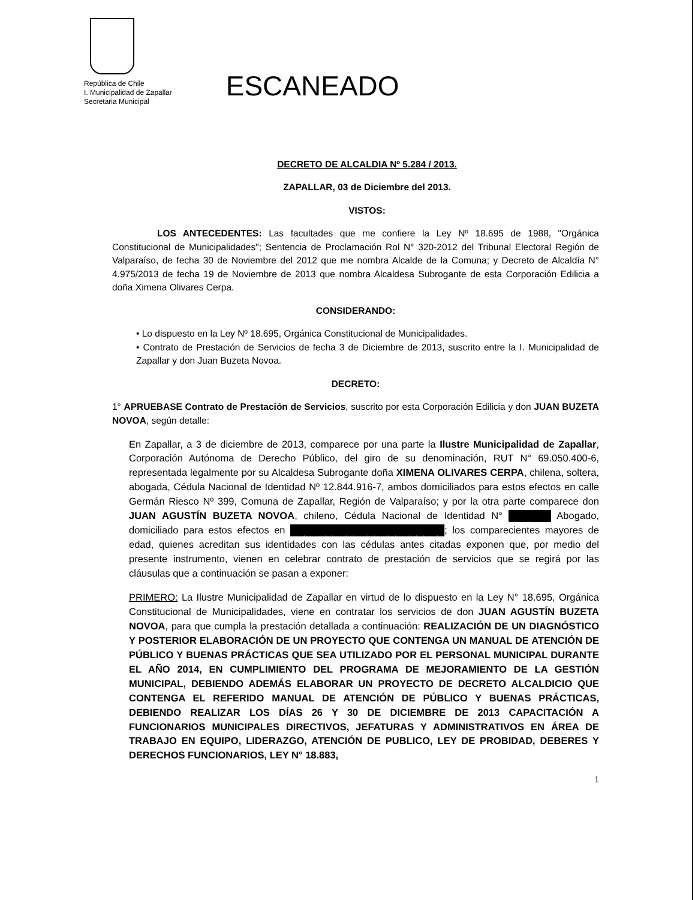República de Chile
I. Municipalidad de Zapallar
Secretaria Municipal
ESCANEADO
DECRETO DE ALCALDIA Nº 5.284 / 2013.
ZAPALLAR, 03 de Diciembre del 2013.
VISTOS:
LOS ANTECEDENTES: Las facultades que me confiere la Ley Nº 18.695 de 1988, "Orgánica Constitucional de Municipalidades"; Sentencia de Proclamación Rol N° 320-2012 del Tribunal Electoral Región de Valparaíso, de fecha 30 de Noviembre del 2012 que me nombra Alcalde de la Comuna; y Decreto de Alcaldía N° 4.975/2013 de fecha 19 de Noviembre de 2013 que nombra Alcaldesa Subrogante de esta Corporación Edilicia a doña Ximena Olivares Cerpa.
CONSIDERANDO:
• Lo dispuesto en la Ley Nº 18.695, Orgánica Constitucional de Municipalidades.
• Contrato de Prestación de Servicios de fecha 3 de Diciembre de 2013, suscrito entre la I. Municipalidad de Zapallar y don Juan Buzeta Novoa.
DECRETO:
1° APRUEBASE Contrato de Prestación de Servicios, suscrito por esta Corporación Edilicia y don JUAN BUZETA NOVOA, según detalle:
En Zapallar, a 3 de diciembre de 2013, comparece por una parte la Ilustre Municipalidad de Zapallar, Corporación Autónoma de Derecho Público, del giro de su denominación, RUT N° 69.050.400-6, representada legalmente por su Alcaldesa Subrogante doña XIMENA OLIVARES CERPA, chilena, soltera, abogada, Cédula Nacional de Identidad Nº 12.844.916-7, ambos domiciliados para estos efectos en calle Germán Riesco Nº 399, Comuna de Zapallar, Región de Valparaíso; y por la otra parte comparece don JUAN AGUSTÍN BUZETA NOVOA, chileno, Cédula Nacional de Identidad N° ██████ Abogado, domiciliado para estos efectos en ██████████████████████; los comparecientes mayores de edad, quienes acreditan sus identidades con las cédulas antes citadas exponen que, por medio del presente instrumento, vienen en celebrar contrato de prestación de servicios que se regirá por las cláusulas que a continuación se pasan a exponer:
PRIMERO: La Ilustre Municipalidad de Zapallar en virtud de lo dispuesto en la Ley N° 18.695, Orgánica Constitucional de Municipalidades, viene en contratar los servicios de don JUAN AGUSTÍN BUZETA NOVOA, para que cumpla la prestación detallada a continuación: REALIZACIÓN DE UN DIAGNÓSTICO Y POSTERIOR ELABORACIÓN DE UN PROYECTO QUE CONTENGA UN MANUAL DE ATENCIÓN DE PÚBLICO Y BUENAS PRÁCTICAS QUE SEA UTILIZADO POR EL PERSONAL MUNICIPAL DURANTE EL AÑO 2014, EN CUMPLIMIENTO DEL PROGRAMA DE MEJORAMIENTO DE LA GESTIÓN MUNICIPAL, DEBIENDO ADEMÁS ELABORAR UN PROYECTO DE DECRETO ALCALDICIO QUE CONTENGA EL REFERIDO MANUAL DE ATENCIÓN DE PÚBLICO Y BUENAS PRÁCTICAS, DEBIENDO REALIZAR LOS DÍAS 26 Y 30 DE DICIEMBRE DE 2013 CAPACITACIÓN A FUNCIONARIOS MUNICIPALES DIRECTIVOS, JEFATURAS Y ADMINISTRATIVOS EN ÁREA DE TRABAJO EN EQUIPO, LIDERAZGO, ATENCIÓN DE PUBLICO, LEY DE PROBIDAD, DEBERES Y DERECHOS FUNCIONARIOS, LEY N° 18.883,
1